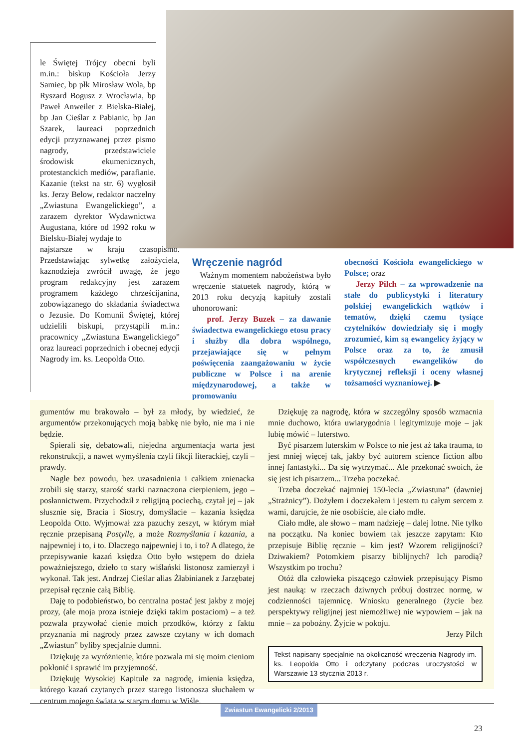le Świętej Trójcy obecni byli m.in.: biskup Kościoła Jerzy Samiec, bp płk Mirosław Wola, bp Ryszard Bogusz z Wrocławia, bp Paweł Anweiler z Bielska-Białej, bp Jan Cieślar z Pabianic, bp Jan Szarek, laureaci poprzednich edycji przyznawanej przez pismo nagrody, przedstawiciele środowisk ekumenicznych, protestanckich mediów, parafianie. Kazanie (tekst na str. 6) wygłosił ks. Jerzy Below, redaktor naczelny „Zwiastuna Ewangelickiego”, a zarazem dyrektor Wydawnictwa Augustana, które od 1992 roku w Bielsku-Białej wydaje to
najstarsze w kraju czasopismo. Przedstawiając sylwetkę założyciela, kaznodzieja zwrócił uwagę, że jego program redakcyjny jest zarazem programem każdego chrześcijanina, zobowiązanego do składania świadectwa o Jezusie. Do Komunii Świętej, której udzielili biskupi, przystąpili m.in.: pracownicy „Zwiastuna Ewangelickiego” oraz laureaci poprzednich i obecnej edycji Nagrody im. ks. Leopolda Otto.
Wręczenie nagród
Ważnym momentem nabożeństwa było wręczenie statuetek nagrody, którą w 2013 roku decyzją kapituły zostali uhonorowani:
prof. Jerzy Buzek – za dawanie świadectwa ewangelickiego etosu pracy i służby dla dobra wspólnego, przejawiające się w pełnym poświęcenia zaangażowaniu w życie publiczne w Polsce i na arenie międzynarodowej, a także w promowaniu
obecności Kościoła ewangelickiego w Polsce; oraz
Jerzy Pilch – za wprowadzenie na stałe do publicystyki i literatury polskiej ewangelickich wątków i tematów, dzięki czemu tysiące czytelników dowiedziały się i mogły zrozumieć, kim są ewangelicy żyjący w Polsce oraz za to, że zmusił współczesnych ewangelików do krytycznej refleksji i oceny własnej tożsamości wyznaniowej. ▶
gumentów mu brakowało – był za młody, by wiedzieć, że argumentów przekonujących moją babkę nie było, nie ma i nie będzie.
Spierali się, debatowali, niejedna argumentacja warta jest rekonstrukcji, a nawet wymyślenia czyli fikcji literackiej, czyli – prawdy.
Nagle bez powodu, bez uzasadnienia i całkiem znienacka zrobili się starzy, starość starki naznaczona cierpieniem, jego – posłannictwem. Przychodził z religijną pociechą, czytał jej – jak słusznie się, Bracia i Siostry, domyślacie – kazania księdza Leopolda Otto. Wyjmował zza pazuchy zeszyt, w którym miał ręcznie przepisaną Postyllę, a może Rozmyślania i kazania, a najpewniej i to, i to. Dlaczego najpewniej i to, i to? A dlatego, że przepisywanie kazań księdza Otto było wstępem do dzieła poważniejszego, dzieło to stary wiślański listonosz zamierzył i wykonał. Tak jest. Andrzej Cieślar alias Żłabinianek z Jarzębatej przepisał ręcznie całą Biblię.
Daję to podobieństwo, bo centralna postać jest jakby z mojej prozy, (ale moja proza istnieje dzięki takim postaciom) – a też pozwala przywołać cienie moich przodków, którzy z faktu przyznania mi nagrody przez zawsze czytany w ich domach „Zwiastun” byliby specjalnie dumni.
Dziękuję za wyróżnienie, które pozwala mi się moim cieniom pokłonić i sprawić im przyjemność.
Dziękuję Wysokiej Kapitule za nagrodę, imienia księdza, którego kazań czytanych przez starego listonosza słuchałem w centrum mojego świata w starym domu w Wiśle.
Dziękuję za nagrodę, która w szczególny sposób wzmacnia mnie duchowo, która uwiarygodnia i legitymizuje moje – jak lubię mówić – luterstwo.
Być pisarzem luterskim w Polsce to nie jest aż taka trauma, to jest mniej więcej tak, jakby być autorem science fiction albo innej fantastyki... Da się wytrzymać... Ale przekonać swoich, że się jest ich pisarzem... Trzeba poczekać.
Trzeba doczekać najmniej 150-lecia „Zwiastuna” (dawniej „Strażnicy”). Dożyłem i doczekałem i jestem tu całym sercem z wami, darujcie, że nie osobiście, ale ciało mdłe.
Ciało mdłe, ale słowo – mam nadzieję – dalej lotne. Nie tylko na początku. Na koniec bowiem tak jeszcze zapytam: Kto przepisuje Biblię ręcznie – kim jest? Wzorem religijności? Dziwakiem? Potomkiem pisarzy biblijnych? Ich parodią? Wszystkim po trochu?
Otóż dla człowieka piszącego człowiek przepisujący Pismo jest nauką: w rzeczach dziwnych próbuj dostrzec normę, w codzienności tajemnicę. Wniosku generalnego (życie bez perspektywy religijnej jest niemożliwe) nie wypowiem – jak na mnie – za pobożny. Żyjcie w pokoju.
Jerzy Pilch
Tekst napisany specjalnie na okoliczność wręczenia Nagrody im. ks. Leopolda Otto i odczytany podczas uroczystości w Warszawie 13 stycznia 2013 r.
Zwiastun Ewangelicki 2/2013
23